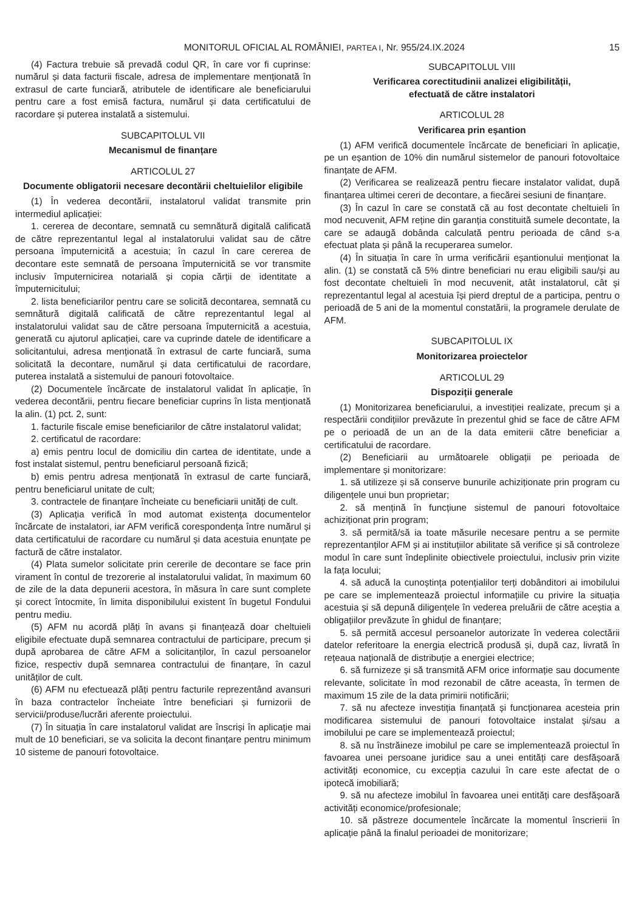MONITORUL OFICIAL AL ROMÂNIEI, PARTEA I, Nr. 955/24.IX.2024 15
(4) Factura trebuie să prevadă codul QR, în care vor fi cuprinse: numărul și data facturii fiscale, adresa de implementare menționată în extrasul de carte funciară, atributele de identificare ale beneficiarului pentru care a fost emisă factura, numărul și data certificatului de racordare și puterea instalată a sistemului.
SUBCAPITOLUL VII
Mecanismul de finanțare
ARTICOLUL 27
Documente obligatorii necesare decontării cheltuielilor eligibile
(1) În vederea decontării, instalatorul validat transmite prin intermediul aplicației:
1. cererea de decontare, semnată cu semnătură digitală calificată de către reprezentantul legal al instalatorului validat sau de către persoana împuternicită a acestuia; în cazul în care cererea de decontare este semnată de persoana împuternicită se vor transmite inclusiv împuternicirea notarială și copia cărții de identitate a împuternicitului;
2. lista beneficiarilor pentru care se solicită decontarea, semnată cu semnătură digitală calificată de către reprezentantul legal al instalatorului validat sau de către persoana împuternicită a acestuia, generată cu ajutorul aplicației, care va cuprinde datele de identificare a solicitantului, adresa menționată în extrasul de carte funciară, suma solicitată la decontare, numărul și data certificatului de racordare, puterea instalată a sistemului de panouri fotovoltaice.
(2) Documentele încărcate de instalatorul validat în aplicație, în vederea decontării, pentru fiecare beneficiar cuprins în lista menționată la alin. (1) pct. 2, sunt:
1. facturile fiscale emise beneficiarilor de către instalatorul validat;
2. certificatul de racordare:
a) emis pentru locul de domiciliu din cartea de identitate, unde a fost instalat sistemul, pentru beneficiarul persoană fizică;
b) emis pentru adresa menționată în extrasul de carte funciară, pentru beneficiarul unitate de cult;
3. contractele de finanțare încheiate cu beneficiarii unități de cult.
(3) Aplicația verifică în mod automat existența documentelor încărcate de instalatori, iar AFM verifică corespondența între numărul și data certificatului de racordare cu numărul și data acestuia enunțate pe factură de către instalator.
(4) Plata sumelor solicitate prin cererile de decontare se face prin virament în contul de trezorerie al instalatorului validat, în maximum 60 de zile de la data depunerii acestora, în măsura în care sunt complete și corect întocmite, în limita disponibilului existent în bugetul Fondului pentru mediu.
(5) AFM nu acordă plăți în avans și finanțează doar cheltuieli eligibile efectuate după semnarea contractului de participare, precum și după aprobarea de către AFM a solicitanților, în cazul persoanelor fizice, respectiv după semnarea contractului de finanțare, în cazul unităților de cult.
(6) AFM nu efectuează plăți pentru facturile reprezentând avansuri în baza contractelor încheiate între beneficiari și furnizorii de servicii/produse/lucrări aferente proiectului.
(7) În situația în care instalatorul validat are înscriși în aplicație mai mult de 10 beneficiari, se va solicita la decont finanțare pentru minimum 10 sisteme de panouri fotovoltaice.
SUBCAPITOLUL VIII
Verificarea corectitudinii analizei eligibilității,
efectuată de către instalatori
ARTICOLUL 28
Verificarea prin eșantion
(1) AFM verifică documentele încărcate de beneficiari în aplicație, pe un eșantion de 10% din numărul sistemelor de panouri fotovoltaice finanțate de AFM.
(2) Verificarea se realizează pentru fiecare instalator validat, după finanțarea ultimei cereri de decontare, a fiecărei sesiuni de finanțare.
(3) În cazul în care se constată că au fost decontate cheltuieli în mod necuvenit, AFM reține din garanția constituită sumele decontate, la care se adaugă dobânda calculată pentru perioada de când s-a efectuat plata și până la recuperarea sumelor.
(4) În situația în care în urma verificării eșantionului menționat la alin. (1) se constată că 5% dintre beneficiari nu erau eligibili sau/și au fost decontate cheltuieli în mod necuvenit, atât instalatorul, cât și reprezentantul legal al acestuia își pierd dreptul de a participa, pentru o perioadă de 5 ani de la momentul constatării, la programele derulate de AFM.
SUBCAPITOLUL IX
Monitorizarea proiectelor
ARTICOLUL 29
Dispoziții generale
(1) Monitorizarea beneficiarului, a investiției realizate, precum și a respectării condițiilor prevăzute în prezentul ghid se face de către AFM pe o perioadă de un an de la data emiterii către beneficiar a certificatului de racordare.
(2) Beneficiarii au următoarele obligații pe perioada de implementare și monitorizare:
1. să utilizeze și să conserve bunurile achiziționate prin program cu diligențele unui bun proprietar;
2. să mențină în funcțiune sistemul de panouri fotovoltaice achiziționat prin program;
3. să permită/să ia toate măsurile necesare pentru a se permite reprezentanților AFM și ai instituțiilor abilitate să verifice și să controleze modul în care sunt îndeplinite obiectivele proiectului, inclusiv prin vizite la fața locului;
4. să aducă la cunoștința potențialilor terți dobânditori ai imobilului pe care se implementează proiectul informațiile cu privire la situația acestuia și să depună diligențele în vederea preluării de către aceștia a obligațiilor prevăzute în ghidul de finanțare;
5. să permită accesul persoanelor autorizate în vederea colectării datelor referitoare la energia electrică produsă și, după caz, livrată în rețeaua națională de distribuție a energiei electrice;
6. să furnizeze și să transmită AFM orice informație sau documente relevante, solicitate în mod rezonabil de către aceasta, în termen de maximum 15 zile de la data primirii notificării;
7. să nu afecteze investiția finanțată și funcționarea acesteia prin modificarea sistemului de panouri fotovoltaice instalat și/sau a imobilului pe care se implementează proiectul;
8. să nu înstrăineze imobilul pe care se implementează proiectul în favoarea unei persoane juridice sau a unei entități care desfășoară activități economice, cu excepția cazului în care este afectat de o ipotecă imobiliară;
9. să nu afecteze imobilul în favoarea unei entități care desfășoară activități economice/profesionale;
10. să păstreze documentele încărcate la momentul înscrierii în aplicație până la finalul perioadei de monitorizare;